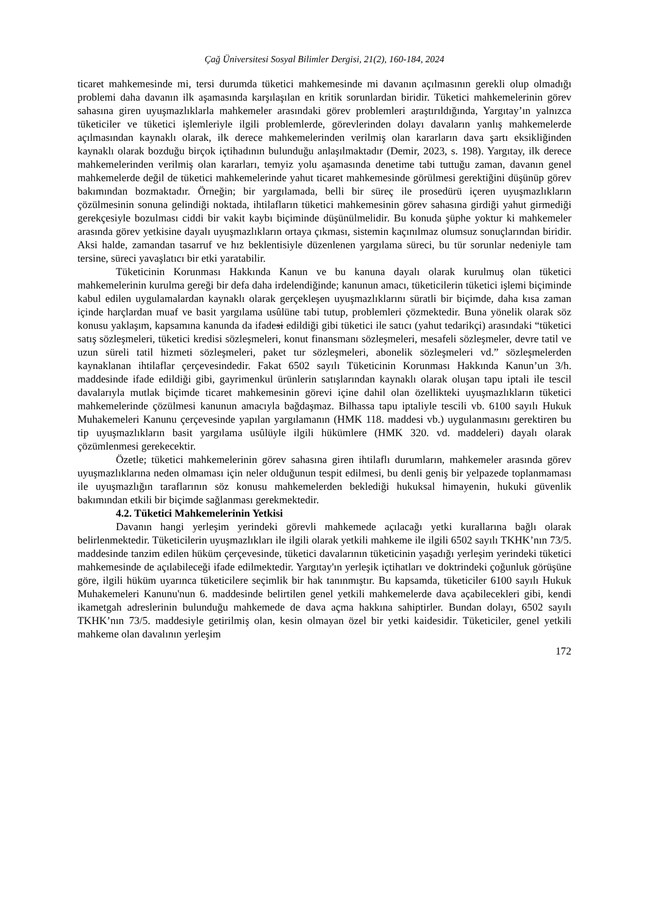Çağ Üniversitesi Sosyal Bilimler Dergisi, 21(2), 160-184, 2024
ticaret mahkemesinde mi, tersi durumda tüketici mahkemesinde mi davanın açılmasının gerekli olup olmadığı problemi daha davanın ilk aşamasında karşılaşılan en kritik sorunlardan biridir. Tüketici mahkemelerinin görev sahasına giren uyuşmazlıklarla mahkemeler arasındaki görev problemleri araştırıldığında, Yargıtay’ın yalnızca tüketiciler ve tüketici işlemleriyle ilgili problemlerde, görevlerinden dolayı davaların yanlış mahkemelerde açılmasından kaynaklı olarak, ilk derece mahkemelerinden verilmiş olan kararların dava şartı eksikliğinden kaynaklı olarak bozduğu birçok içtihadının bulunduğu anlaşılmaktadır (Demir, 2023, s. 198). Yargıtay, ilk derece mahkemelerinden verilmiş olan kararları, temyiz yolu aşamasında denetime tabi tuttuğu zaman, davanın genel mahkemelerde değil de tüketici mahkemelerinde yahut ticaret mahkemesinde görülmesi gerektiğini düşünüp görev bakımından bozmaktadır. Örneğin; bir yargılamada, belli bir süreç ile prosedürü içeren uyuşmazlıkların çözülmesinin sonuna gelindiği noktada, ihtilafların tüketici mahkemesinin görev sahasına girdiği yahut girmediği gerekçesiyle bozulması ciddi bir vakit kaybı biçiminde düşünülmelidir. Bu konuda şüphe yoktur ki mahkemeler arasında görev yetkisine dayalı uyuşmazlıkların ortaya çıkması, sistemin kaçınılmaz olumsuz sonuçlarından biridir. Aksi halde, zamandan tasarruf ve hız beklentisiyle düzenlenen yargılama süreci, bu tür sorunlar nedeniyle tam tersine, süreci yavaşlatıcı bir etki yaratabilir.
Tüketicinin Korunması Hakkında Kanun ve bu kanuna dayalı olarak kurulmuş olan tüketici mahkemelerinin kurulma gereği bir defa daha irdelendiğinde; kanunun amacı, tüketicilerin tüketici işlemi biçiminde kabul edilen uygulamalardan kaynaklı olarak gerçekleşen uyuşmazlıklarını süratli bir biçimde, daha kısa zaman içinde harçlardan muaf ve basit yargılama usûlüne tabi tutup, problemleri çözmektedir. Buna yönelik olarak söz konusu yaklaşım, kapsamına kanunda da ifadesi edildiği gibi tüketici ile satıcı (yahut tedarikçi) arasındaki “tüketici satış sözleşmeleri, tüketici kredisi sözleşmeleri, konut finansmanı sözleşmeleri, mesafeli sözleşmeler, devre tatil ve uzun süreli tatil hizmeti sözleşmeleri, paket tur sözleşmeleri, abonelik sözleşmeleri vd.” sözleşmelerden kaynaklanan ihtilaflar çerçevesindedir. Fakat 6502 sayılı Tüketicinin Korunması Hakkında Kanun’un 3/h. maddesinde ifade edildiği gibi, gayrimenkul ürünlerin satışlarından kaynaklı olarak oluşan tapu iptali ile tescil davalarıyla mutlak biçimde ticaret mahkemesinin görevi içine dahil olan özellikteki uyuşmazlıkların tüketici mahkemelerinde çözülmesi kanunun amacıyla bağdaşmaz. Bilhassa tapu iptaliyle tescili vb. 6100 sayılı Hukuk Muhakemeleri Kanunu çerçevesinde yapılan yargılamanın (HMK 118. maddesi vb.) uygulanmasını gerektiren bu tip uyuşmazlıkların basit yargılama usûlüyle ilgili hükümlere (HMK 320. vd. maddeleri) dayalı olarak çözümlenmesi gerekecektir.
Özetle; tüketici mahkemelerinin görev sahasına giren ihtilaflı durumların, mahkemeler arasında görev uyuşmazlıklarına neden olmaması için neler olduğunun tespit edilmesi, bu denli geniş bir yelpazede toplanmaması ile uyuşmazlığın taraflarının söz konusu mahkemelerden beklediği hukuksal himayenin, hukuki güvenlik bakımından etkili bir biçimde sağlanması gerekmektedir.
4.2. Tüketici Mahkemelerinin Yetkisi
Davanın hangi yerleşim yerindeki görevli mahkemede açılacağı yetki kurallarına bağlı olarak belirlenmektedir. Tüketicilerin uyuşmazlıkları ile ilgili olarak yetkili mahkeme ile ilgili 6502 sayılı TKHK’nın 73/5. maddesinde tanzim edilen hüküm çerçevesinde, tüketici davalarının tüketicinin yaşadığı yerleşim yerindeki tüketici mahkemesinde de açılabileceği ifade edilmektedir. Yargıtay'ın yerleşik içtihatları ve doktrindeki çoğunluk görüşüne göre, ilgili hüküm uyarınca tüketicilere seçimlik bir hak tanınmıştır. Bu kapsamda, tüketiciler 6100 sayılı Hukuk Muhakemeleri Kanunu'nun 6. maddesinde belirtilen genel yetkili mahkemelerde dava açabilecekleri gibi, kendi ikametgah adreslerinin bulunduğu mahkemede de dava açma hakkına sahiptirler. Bundan dolayı, 6502 sayılı TKHK’nın 73/5. maddesiyle getirilmiş olan, kesin olmayan özel bir yetki kaidesidir. Tüketiciler, genel yetkili mahkeme olan davalının yerleşim
172